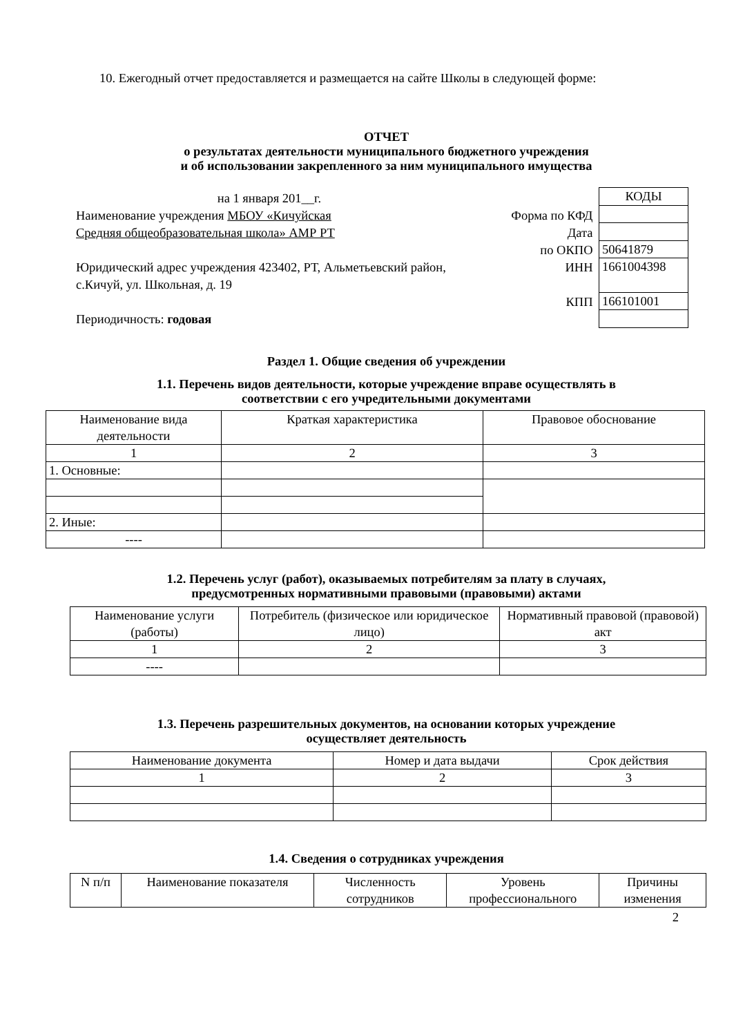10. Ежегодный отчет предоставляется и размещается на сайте Школы в следующей форме:
ОТЧЕТ
о результатах деятельности муниципального бюджетного учреждения
и об использовании закрепленного за ним муниципального имущества
на 1 января 201__г.
Наименование учреждения МБОУ «Кичуйская
Средняя общеобразовательная школа» АМР РТ
Юридический адрес учреждения 423402, РТ, Альметьевский район, с.Кичуй, ул. Школьная, д. 19
Периодичность: годовая
Форма по КФД
Дата
по ОКПО
ИНН
КПП
| КОДЫ |
| 50641879 |
| 1661004398 |
| 166101001 |
Раздел 1. Общие сведения об учреждении
1.1. Перечень видов деятельности, которые учреждение вправе осуществлять в
соответствии с его учредительными документами
| Наименование вида деятельности | Краткая характеристика | Правовое обоснование |
| --- | --- | --- |
| 1 | 2 | 3 |
| 1. Основные: | | |
| 2. Иные: | | |
| ---- | | |
1.2. Перечень услуг (работ), оказываемых потребителям за плату в случаях,
предусмотренных нормативными правовыми (правовыми) актами
| Наименование услуги (работы) | Потребитель (физическое или юридическое лицо) | Нормативный правовой (правовой) акт |
| --- | --- | --- |
| 1 | 2 | 3 |
| ---- | | |
1.3. Перечень разрешительных документов, на основании которых учреждение
осуществляет деятельность
| Наименование документа | Номер и дата выдачи | Срок действия |
| --- | --- | --- |
| 1 | 2 | 3 |
1.4. Сведения о сотрудниках учреждения
| N п/п | Наименование показателя | Численность сотрудников | Уровень профессионального | Причины изменения |
| --- | --- | --- | --- | --- |
2